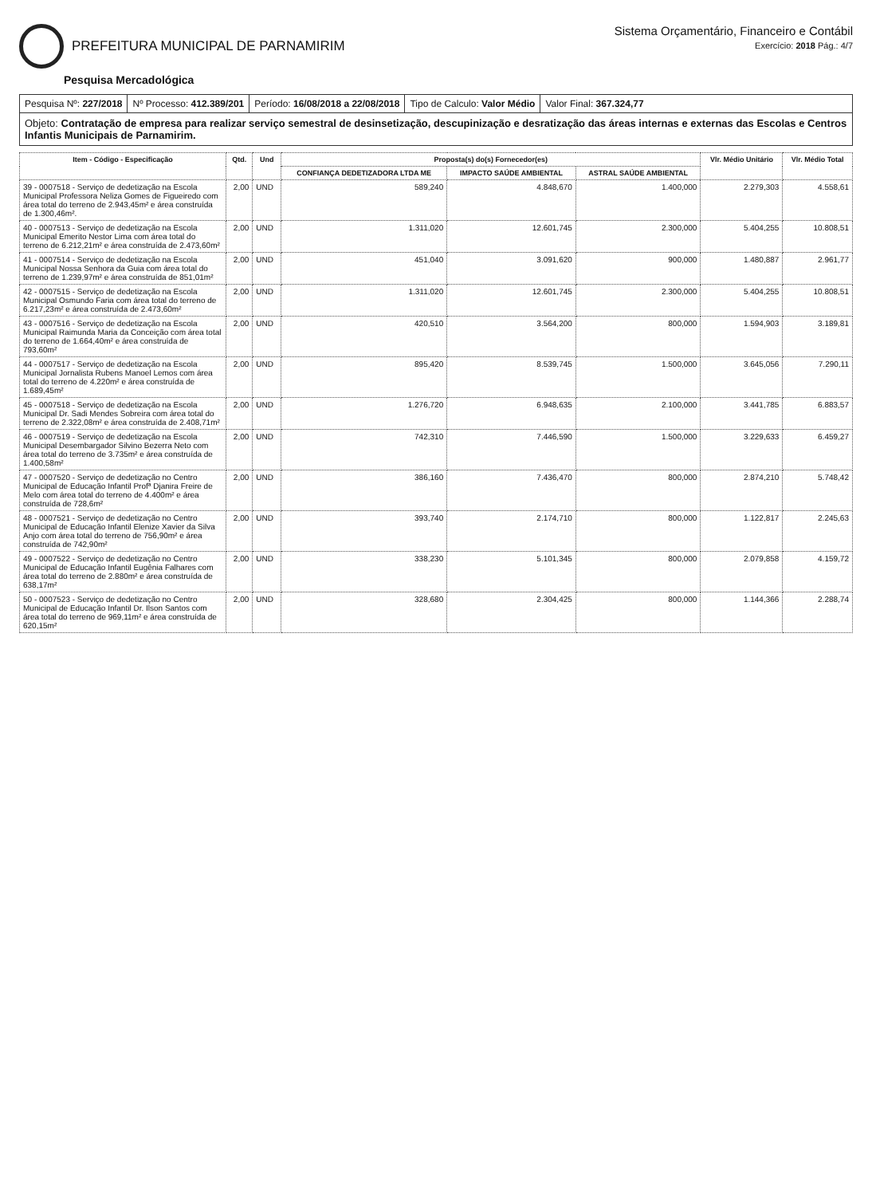PREFEITURA MUNICIPAL DE PARNAMIRIM
Sistema Orçamentário, Financeiro e Contábil
Exercício: 2018 Pág.: 4/7
Pesquisa Mercadológica
Pesquisa Nº: 227/2018 Nº Processo: 412.389/201 Período: 16/08/2018 a 22/08/2018
Tipo de Calculo: Valor Médio Valor Final: 367.324,77
Objeto: Contratação de empresa para realizar serviço semestral de desinsetização, descupinização e desratização das áreas internas e externas das Escolas e Centros Infantis Municipais de Parnamirim.
| Item - Código - Especificação | Qtd. | Und | Proposta(s) do(s) Fornecedor(es) | | | Vlr. Médio Unitário | Vlr. Médio Total |
| --- | --- | --- | --- | --- | --- | --- | --- |
| | | | CONFIANÇA DEDETIZADORA LTDA ME | IMPACTO SAÚDE AMBIENTAL | ASTRAL SAÚDE AMBIENTAL | | |
| 39 - 0007518 - Serviço de dedetização na Escola Municipal Professora Neliza Gomes de Figueiredo com área total do terreno de 2.943,45m² e área construída de 1.300,46m². | 2,00 | UND | 589,240 | 4.848,670 | 1.400,000 | 2.279,303 | 4.558,61 |
| 40 - 0007513 - Serviço de dedetização na Escola Municipal Emerito Nestor Lima com área total do terreno de 6.212,21m² e área construída de 2.473,60m² | 2,00 | UND | 1.311,020 | 12.601,745 | 2.300,000 | 5.404,255 | 10.808,51 |
| 41 - 0007514 - Serviço de dedetização na Escola Municipal Nossa Senhora da Guia com área total do terreno de 1.239,97m² e área construída de 851,01m² | 2,00 | UND | 451,040 | 3.091,620 | 900,000 | 1.480,887 | 2.961,77 |
| 42 - 0007515 - Serviço de dedetização na Escola Municipal Osmundo Faria com área total do terreno de 6.217,23m² e área construída de 2.473,60m² | 2,00 | UND | 1.311,020 | 12.601,745 | 2.300,000 | 5.404,255 | 10.808,51 |
| 43 - 0007516 - Serviço de dedetização na Escola Municipal Raimunda Maria da Conceição com área total do terreno de 1.664,40m² e área construída de 793,60m² | 2,00 | UND | 420,510 | 3.564,200 | 800,000 | 1.594,903 | 3.189,81 |
| 44 - 0007517 - Serviço de dedetização na Escola Municipal Jornalista Rubens Manoel Lemos com área total do terreno de 4.220m² e área construída de 1.689,45m² | 2,00 | UND | 895,420 | 8.539,745 | 1.500,000 | 3.645,056 | 7.290,11 |
| 45 - 0007518 - Serviço de dedetização na Escola Municipal Dr. Sadi Mendes Sobreira com área total do terreno de 2.322,08m² e área construída de 2.408,71m² | 2,00 | UND | 1.276,720 | 6.948,635 | 2.100,000 | 3.441,785 | 6.883,57 |
| 46 - 0007519 - Serviço de dedetização na Escola Municipal Desembargador Silvino Bezerra Neto com área total do terreno de 3.735m² e área construída de 1.400,58m² | 2,00 | UND | 742,310 | 7.446,590 | 1.500,000 | 3.229,633 | 6.459,27 |
| 47 - 0007520 - Serviço de dedetização no Centro Municipal de Educação Infantil Profª Djanira Freire de Melo com área total do terreno de 4.400m² e área construída de 728,6m² | 2,00 | UND | 386,160 | 7.436,470 | 800,000 | 2.874,210 | 5.748,42 |
| 48 - 0007521 - Serviço de dedetização no Centro Municipal de Educação Infantil Elenize Xavier da Silva Anjo com área total do terreno de 756,90m² e área construída de 742,90m² | 2,00 | UND | 393,740 | 2.174,710 | 800,000 | 1.122,817 | 2.245,63 |
| 49 - 0007522 - Serviço de dedetização no Centro Municipal de Educação Infantil Eugênia Falhares com área total do terreno de 2.880m² e área construída de 638,17m² | 2,00 | UND | 338,230 | 5.101,345 | 800,000 | 2.079,858 | 4.159,72 |
| 50 - 0007523 - Serviço de dedetização no Centro Municipal de Educação Infantil Dr. Ilson Santos com área total do terreno de 969,11m² e área construída de 620,15m² | 2,00 | UND | 328,680 | 2.304,425 | 800,000 | 1.144,366 | 2.288,74 |